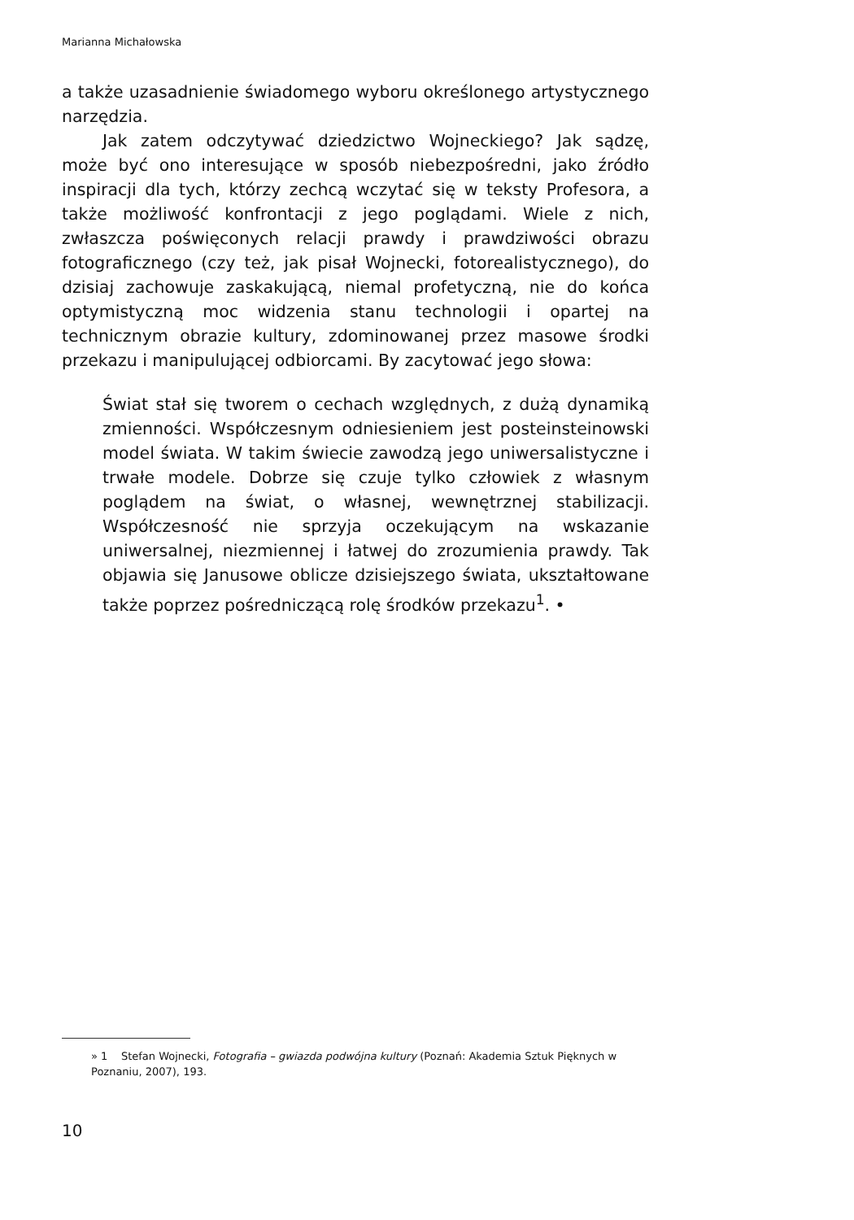Marianna Michałowska
a także uzasadnienie świadomego wyboru określonego artystycznego narzędzia.
Jak zatem odczytywać dziedzictwo Wojneckiego? Jak sądzę, może być ono interesujące w sposób niebezpośredni, jako źródło inspiracji dla tych, którzy zechcą wczytać się w teksty Profesora, a także możliwość konfrontacji z jego poglądami. Wiele z nich, zwłaszcza poświęconych relacji prawdy i prawdziwości obrazu fotograficznego (czy też, jak pisał Wojnecki, fotorealistycznego), do dzisiaj zachowuje zaskakującą, niemal profetyczną, nie do końca optymistyczną moc widzenia stanu technologii i opartej na technicznym obrazie kultury, zdominowanej przez masowe środki przekazu i manipulującej odbiorcami. By zacytować jego słowa:
Świat stał się tworem o cechach względnych, z dużą dynamiką zmienności. Współczesnym odniesieniem jest posteinsteinowski model świata. W takim świecie zawodzą jego uniwersalistyczne i trwałe modele. Dobrze się czuje tylko człowiek z własnym poglądem na świat, o własnej, wewnętrznej stabilizacji. Współczesność nie sprzyja oczekującym na wskazanie uniwersalnej, niezmiennej i łatwej do zrozumienia prawdy. Tak objawia się Janusowe oblicze dzisiejszego świata, ukształtowane także poprzez pośredniczącą rolę środków przekazu<sup>1</sup>. •
» 1 Stefan Wojnecki, Fotografia – gwiazda podwójna kultury (Poznań: Akademia Sztuk Pięknych w Poznaniu, 2007), 193.
10